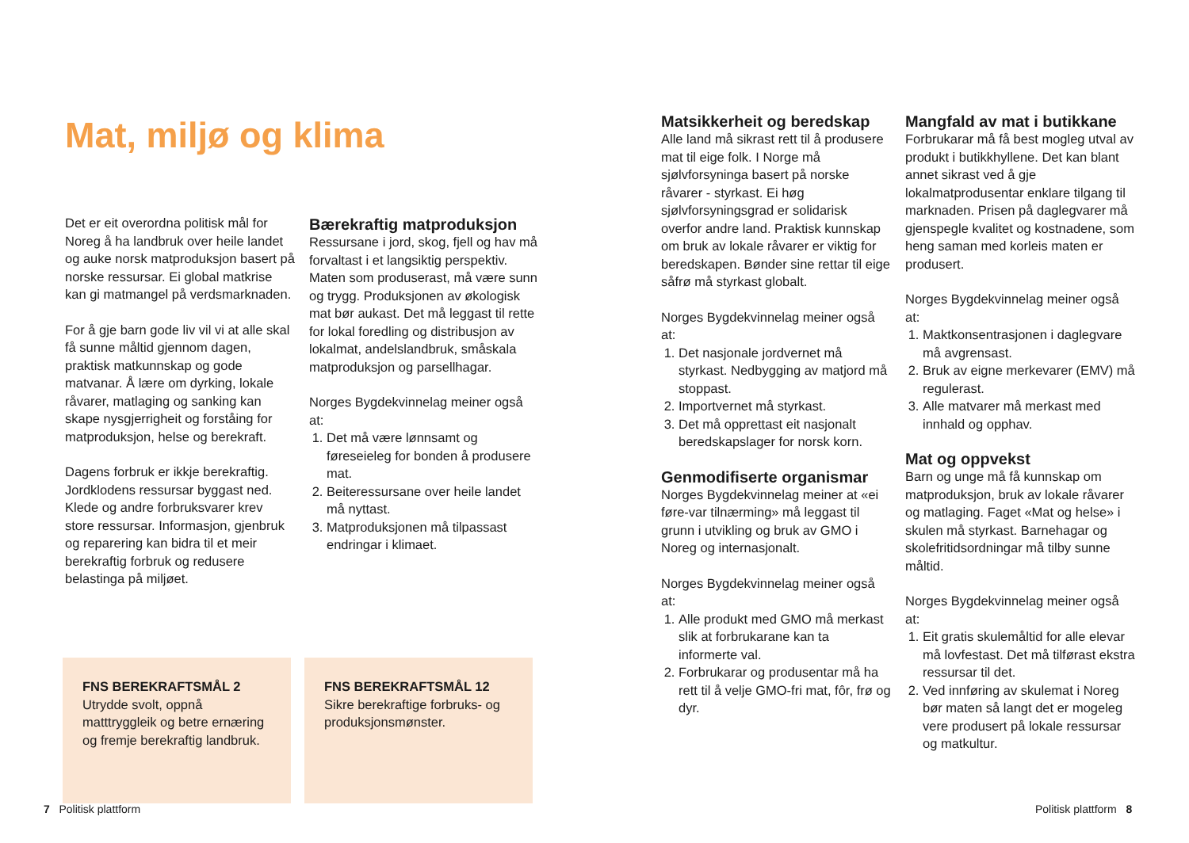Mat, miljø og klima
Det er eit overordna politisk mål for Noreg å ha landbruk over heile landet og auke norsk matproduksjon basert på norske ressursar. Ei global matkrise kan gi matmangel på verdsmarknaden.
For å gje barn gode liv vil vi at alle skal få sunne måltid gjennom dagen, praktisk matkunnskap og gode matvanar. Å lære om dyrking, lokale råvarer, matlaging og sanking kan skape nysgjerrigheit og forståing for matproduksjon, helse og berekraft.
Dagens forbruk er ikkje berekraftig. Jordklodens ressursar byggast ned. Klede og andre forbruksvarer krev store ressursar. Informasjon, gjenbruk og reparering kan bidra til et meir berekraftig forbruk og redusere belastinga på miljøet.
Bærekraftig matproduksjon
Ressursane i jord, skog, fjell og hav må forvaltast i et langsiktig perspektiv. Maten som produserast, må være sunn og trygg. Produksjonen av økologisk mat bør aukast. Det må leggast til rette for lokal foredling og distribusjon av lokalmat, andelslandbruk, småskala matproduksjon og parsellhagar.
Norges Bygdekvinnelag meiner også at:
1. Det må være lønnsamt og føreseieleg for bonden å produsere mat.
2. Beiteressursane over heile landet må nyttast.
3. Matproduksjonen må tilpassast endringar i klimaet.
FNS BEREKRAFTSMÅL 2
Utrydde svolt, oppnå matttryggleik og betre ernæring og fremje berekraftig landbruk.
FNS BEREKRAFTSMÅL 12
Sikre berekraftige forbruks- og produksjonsmønster.
7 Politisk plattform
Matsikkerheit og beredskap
Alle land må sikrast rett til å produsere mat til eige folk. I Norge må sjølvforsyninga basert på norske råvarer - styrkast. Ei høg sjølvforsyningsgrad er solidarisk overfor andre land. Praktisk kunnskap om bruk av lokale råvarer er viktig for beredskapen. Bønder sine rettar til eige såfrø må styrkast globalt.
Norges Bygdekvinnelag meiner også at:
1. Det nasjonale jordvernet må styrkast. Nedbygging av matjord må stoppast.
2. Importvernet må styrkast.
3. Det må opprettast eit nasjonalt beredskapslager for norsk korn.
Genmodifiserte organismar
Norges Bygdekvinnelag meiner at «ei føre-var tilnærming» må leggast til grunn i utvikling og bruk av GMO i Noreg og internasjonalt.
Norges Bygdekvinnelag meiner også at:
1. Alle produkt med GMO må merkast slik at forbrukarane kan ta informerte val.
2. Forbrukarar og produsentar må ha rett til å velje GMO-fri mat, fôr, frø og dyr.
Mangfald av mat i butikkane
Forbrukarar må få best mogleg utval av produkt i butikkhyllene. Det kan blant annet sikrast ved å gje lokalmatprodusentar enklare tilgang til marknaden. Prisen på daglegvarer må gjenspegle kvalitet og kostnadene, som heng saman med korleis maten er produsert.
Norges Bygdekvinnelag meiner også at:
1. Maktkonsentrasjonen i daglegvare må avgrensast.
2. Bruk av eigne merkevarer (EMV) må regulerast.
3. Alle matvarer må merkast med innhald og opphav.
Mat og oppvekst
Barn og unge må få kunnskap om matproduksjon, bruk av lokale råvarer og matlaging. Faget «Mat og helse» i skulen må styrkast. Barnehagar og skolefritidsordningar må tilby sunne måltid.
Norges Bygdekvinnelag meiner også at:
1. Eit gratis skulemåltid for alle elevar må lovfestast. Det må tilførast ekstra ressursar til det.
2. Ved innføring av skulemat i Noreg bør maten så langt det er mogeleg vere produsert på lokale ressursar og matkultur.
Politisk plattform 8